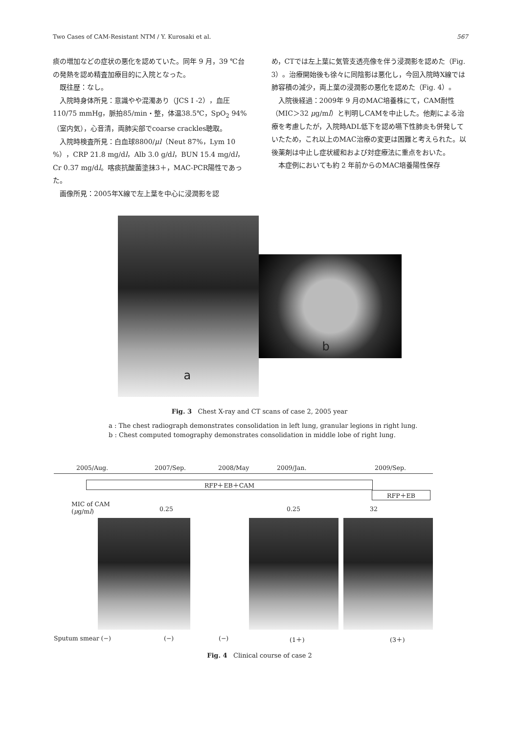Two Cases of CAM-Resistant NTM / Y. Kurosaki et al. 567
痰の増加などの症状の悪化を認めていた。同年 9 月，39 ℃台の発熱を認め精査加療目的に入院となった。
既往歴：なし。
入院時身体所見：意識やや混濁あり（JCS I -2），血圧 110/75 mmHg，脈拍85/min・整，体温38.5℃，SpO<sub>2</sub> 94%（室内気），心音清，両肺尖部でcoarse crackles聴取。
入院時検査所見：白血球8800/μl（Neut 87%，Lym 10 %），CRP 21.8 mg/dl，Alb 3.0 g/dl，BUN 15.4 mg/dl，Cr 0.37 mg/dl。喀痰抗酸菌塗抹3＋，MAC-PCR陽性であった。
画像所見：2005年X線で左上葉を中心に浸潤影を認
め，CTでは左上葉に気管支透亮像を伴う浸潤影を認めた（Fig. 3）。治療開始後も徐々に同陰影は悪化し，今回入院時X線では肺容積の減少，両上葉の浸潤影の悪化を認めた（Fig. 4）。
入院後経過：2009年 9 月のMAC培養株にて，CAM耐性（MIC＞32 μg/ml）と判明しCAMを中止した。他剤による治療を考慮したが，入院時ADL低下を認め嚥下性肺炎も併発していたため，これ以上のMAC治療の変更は困難と考えられた。以後薬剤は中止し症状緩和および対症療法に重点をおいた。
本症例においても約 2 年前からのMAC培養陽性保存
a
b
Fig. 3 Chest X-ray and CT scans of case 2, 2005 year
a : The chest radiograph demonstrates consolidation in left lung, granular legions in right lung.
b : Chest computed tomography demonstrates consolidation in middle lobe of right lung.
2005/Aug. 2007/Sep. 2008/May 2009/Jan. 2009/Sep.
RFP＋EB＋CAM
RFP＋EB
MIC of CAM
(μg/ml) 0.25 0.25 32
Sputum smear (−) (−) (−) (1＋) (3＋)
Fig. 4 Clinical course of case 2